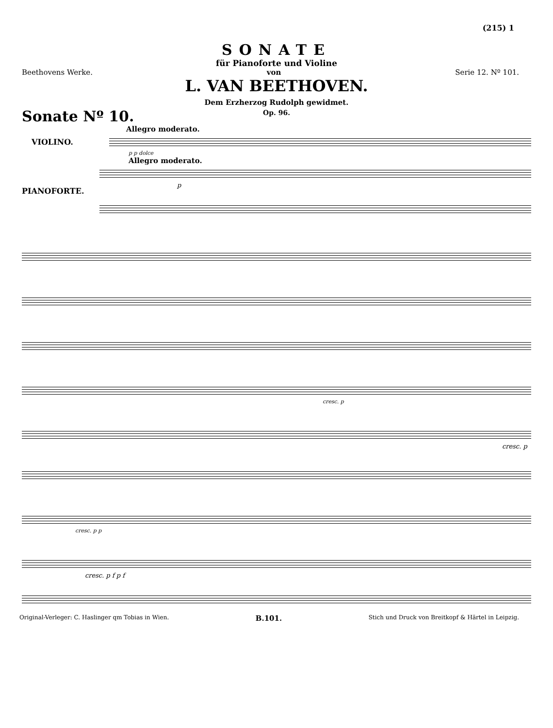(215) 1
SONATE
für Pianoforte und Violine
Beethovens Werke. von Serie 12. Nº 101.
L. VAN BEETHOVEN.
Dem Erzherzog Rudolph gewidmet.
Op. 96.
Sonate Nº 10.
Allegro moderato.
VIOLINO.
p p dolce
Allegro moderato.
PIANOFORTE.
p
cresc. p
cresc. p
cresc. p p
cresc. p f p f
Original-Verleger: C. Haslinger qm Tobias in Wien. B.101. Stich und Druck von Breitkopf & Härtel in Leipzig.